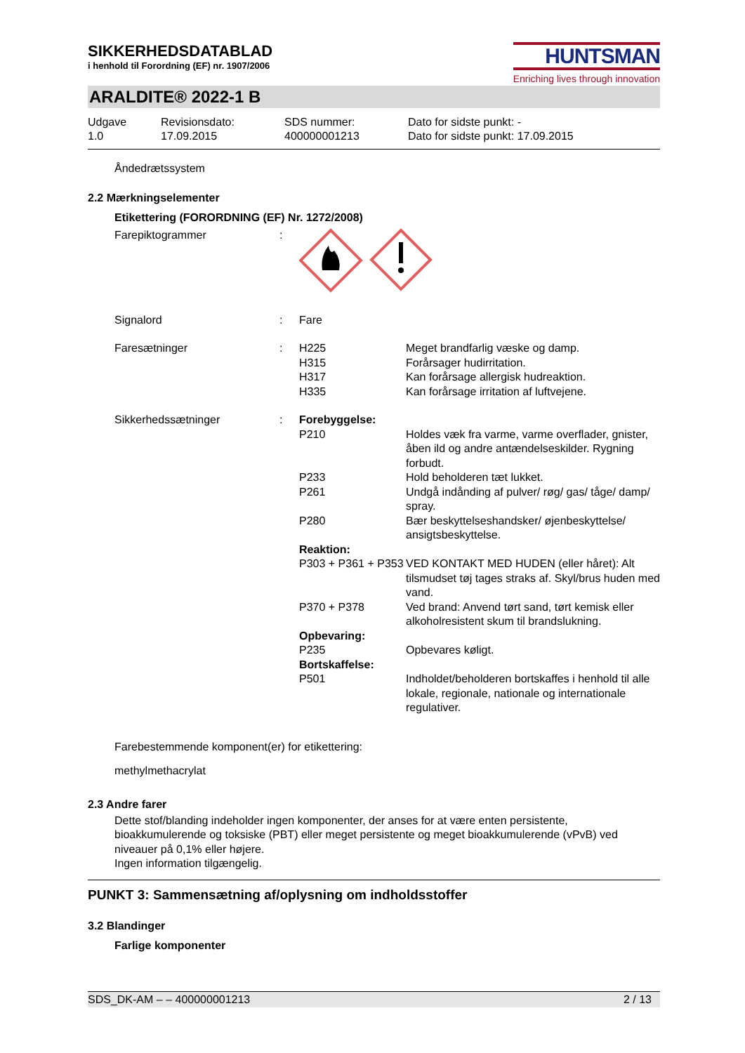SIKKERHEDSDATABLAD
i henhold til Forordning (EF) nr. 1907/2006
HUNTSMAN
Enriching lives through innovation
ARALDITE® 2022-1 B
Udgave
1.0
Revisionsdato:
17.09.2015
SDS nummer:
400000001213
Dato for sidste punkt: -
Dato for sidste punkt: 17.09.2015
Åndedrætssystem
2.2 Mærkningselementer
Etikettering (FORORDNING (EF) Nr. 1272/2008)
| Farepiktogrammer | : | | |
| Signalord | : | Fare | |
| Faresætninger | : | H225 H315 H317 H335 | Meget brandfarlig væske og damp. Forårsager hudirritation. Kan forårsage allergisk hudreaktion. Kan forårsage irritation af luftvejene. |
| Sikkerhedssætninger | : | Forebyggelse: | |
| | | P210 | Holdes væk fra varme, varme overflader, gnister, åben ild og andre antændelseskilder. Rygning forbudt. |
| | | P233 | Hold beholderen tæt lukket. |
| | | P261 | Undgå indånding af pulver/ røg/ gas/ tåge/ damp/ spray. |
| | | P280 | Bær beskyttelseshandsker/ øjenbeskyttelse/ ansigtsbeskyttelse. |
| | | Reaktion: | |
| | | P303 + P361 + P353 | VED KONTAKT MED HUDEN (eller håret): Alt tilsmudset tøj tages straks af. Skyl/brus huden med vand. |
| | | P370 + P378 | Ved brand: Anvend tørt sand, tørt kemisk eller alkoholresistent skum til brandslukning. |
| | | Opbevaring: | |
| | | P235 | Opbevares køligt. |
| | | Bortskaffelse: | |
| | | P501 | Indholdet/beholderen bortskaffes i henhold til alle lokale, regionale, nationale og internationale regulativer. |
Farebestemmende komponent(er) for etikettering:
methylmethacrylat
2.3 Andre farer
Dette stof/blanding indeholder ingen komponenter, der anses for at være enten persistente, bioakkumulerende og toksiske (PBT) eller meget persistente og meget bioakkumulerende (vPvB) ved niveauer på 0,1% eller højere.
Ingen information tilgængelig.
PUNKT 3: Sammensætning af/oplysning om indholdsstoffer
3.2 Blandinger
Farlige komponenter
SDS_DK-AM – – 400000001213 2 / 13